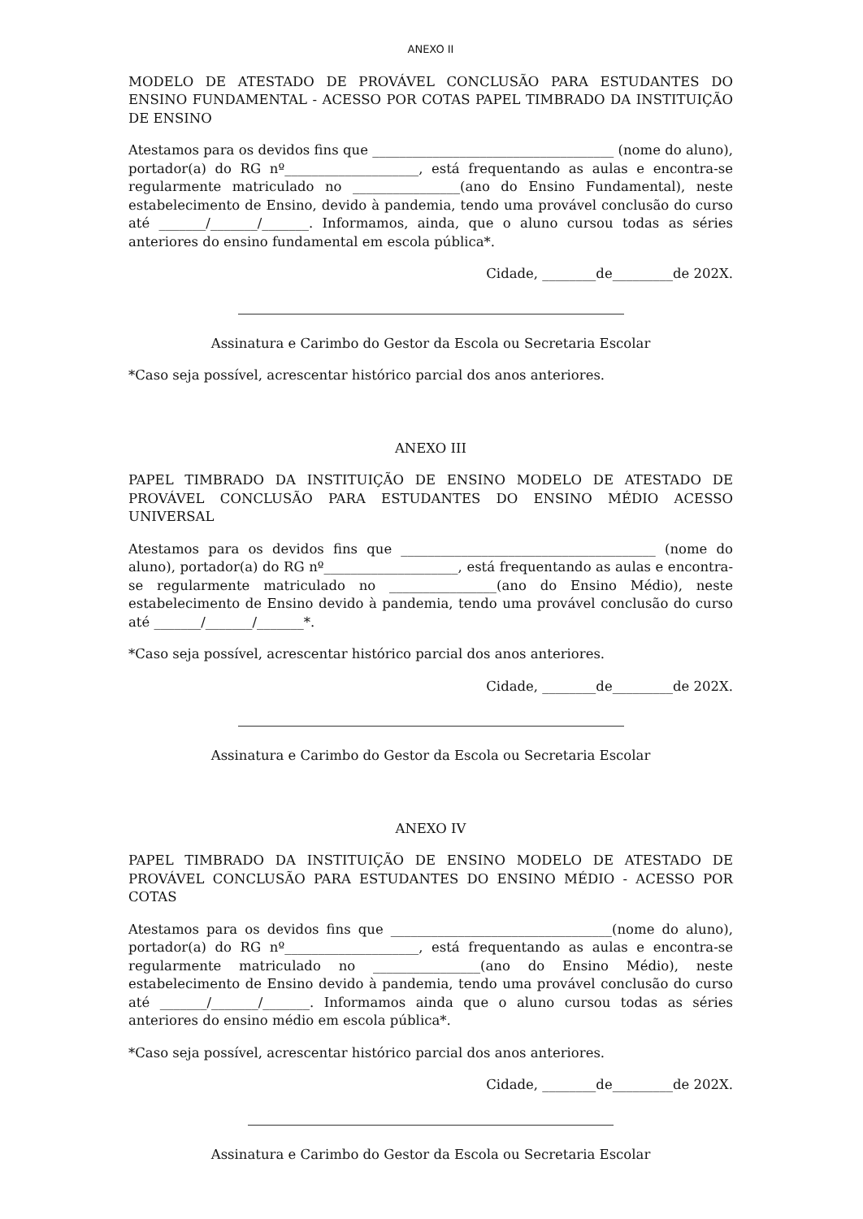ANEXO II
MODELO DE ATESTADO DE PROVÁVEL CONCLUSÃO PARA ESTUDANTES DO ENSINO FUNDAMENTAL - ACESSO POR COTAS PAPEL TIMBRADO DA INSTITUIÇÃO DE ENSINO
Atestamos para os devidos fins que ____________________________________ (nome do aluno), portador(a) do RG nº____________________, está frequentando as aulas e encontra-se regularmente matriculado no ________________(ano do Ensino Fundamental), neste estabelecimento de Ensino, devido à pandemia, tendo uma provável conclusão do curso até _______/_______/_______. Informamos, ainda, que o aluno cursou todas as séries anteriores do ensino fundamental em escola pública*.
Cidade, ________de_________de 202X.
Assinatura e Carimbo do Gestor da Escola ou Secretaria Escolar
*Caso seja possível, acrescentar histórico parcial dos anos anteriores.
ANEXO III
PAPEL TIMBRADO DA INSTITUIÇÃO DE ENSINO MODELO DE ATESTADO DE PROVÁVEL CONCLUSÃO PARA ESTUDANTES DO ENSINO MÉDIO ACESSO UNIVERSAL
Atestamos para os devidos fins que ______________________________________ (nome do aluno), portador(a) do RG nº____________________, está frequentando as aulas e encontra-se regularmente matriculado no ________________(ano do Ensino Médio), neste estabelecimento de Ensino devido à pandemia, tendo uma provável conclusão do curso até _______/_______/_______*.
*Caso seja possível, acrescentar histórico parcial dos anos anteriores.
Cidade, ________de_________de 202X.
Assinatura e Carimbo do Gestor da Escola ou Secretaria Escolar
ANEXO IV
PAPEL TIMBRADO DA INSTITUIÇÃO DE ENSINO MODELO DE ATESTADO DE PROVÁVEL CONCLUSÃO PARA ESTUDANTES DO ENSINO MÉDIO - ACESSO POR COTAS
Atestamos para os devidos fins que _________________________________(nome do aluno), portador(a) do RG nº____________________, está frequentando as aulas e encontra-se regularmente matriculado no ________________(ano do Ensino Médio), neste estabelecimento de Ensino devido à pandemia, tendo uma provável conclusão do curso até _______/_______/_______. Informamos ainda que o aluno cursou todas as séries anteriores do ensino médio em escola pública*.
*Caso seja possível, acrescentar histórico parcial dos anos anteriores.
Cidade, ________de_________de 202X.
Assinatura e Carimbo do Gestor da Escola ou Secretaria Escolar